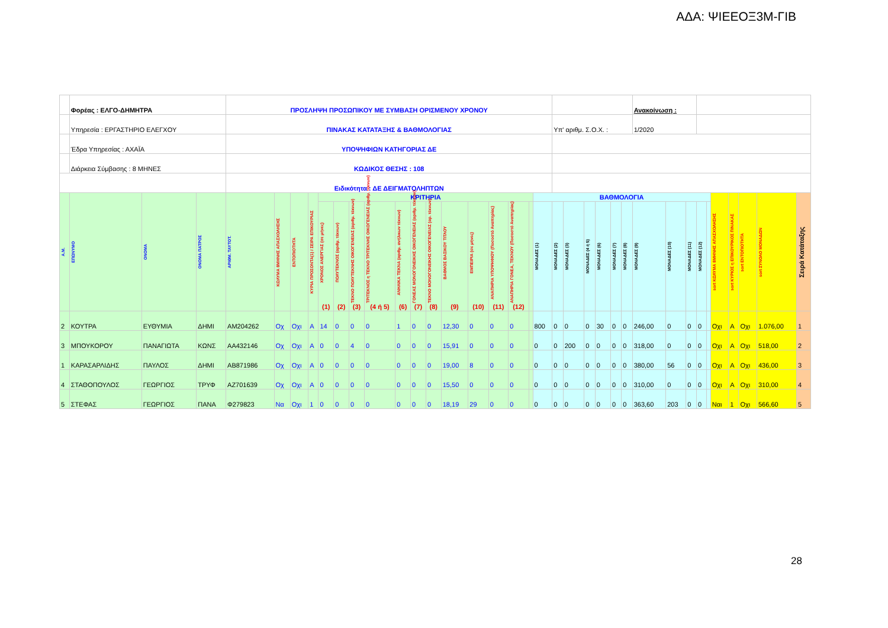ΑΔΑ: ΨΙΕΕΟΞ3Μ-ΓΙΒ
| | Φορέας : ΕΛΓΟ-ΔΗΜΗΤΡΑ | | | ΠΡΟΣΛΗΨΗ ΠΡΟΣΩΠΙΚΟΥ ΜΕ ΣΥΜΒΑΣΗ ΟΡΙΣΜΕΝΟΥ ΧΡΟΝΟΥ | | | | | | | | | | | | | | | | | | | | | | | Ανακοίνωση : | | | | | | | | | |
| | Υπηρεσία : ΕΡΓΑΣΤΗΡΙΟ ΕΛΕΓΧΟΥ | | | ΠΙΝΑΚΑΣ ΚΑΤΑΤΑΞΗΣ & ΒΑΘΜΟΛΟΓΙΑΣ | | | | | | | | | | | | | | | | | Υπ' αριθμ. Σ.Ο.Χ. : | | | | | | 1/2020 | | | | | | | | | |
| | Έδρα Υπηρεσίας : ΑΧΑΪΑ | | | ΥΠΟΨΗΦΙΩΝ ΚΑΤΗΓΟΡΙΑΣ ΔΕ | | | | | | | | | | | | | | | | | | | | | | | | | | | | | | | | |
| | Διάρκεια Σύμβασης : 8 ΜΗΝΕΣ | | | ΚΩΔΙΚΟΣ ΘΕΣΗΣ : 108 | | | | | | | | | | | | | | | | | | | | | | | | | | | | | | | | |
| | | | | Ειδικότητα : ΔΕ ΔΕΙΓΜΑΤΟΛΗΠΤΩΝ | | | | | | | | | | | | | | | | | | | | | | | | | | | | | | | | |
| Α.Μ. | ΕΠΩΝΥΜΟ | ΟΝΟΜΑ | ΟΝΟΜΑ ΠΑΤΡΟΣ | ΑΡΙΘΜ. ΤΑΥΤΟΤ. | ΚΩΛΥΜΑ 8ΜΗΝΗΣ ΑΠΑΣΧΟΛΗΣΗΣ | ΕΝΤΟΠΙΟΤΗΤΑ | ΚΥΡΙΑ ΠΡΟΣΟΝΤΑ(1) / ΣΕΙΡΑ ΕΠΙΚΟΥΡΙΑΣ | ΚΡΙΤΗΡΙΑ | | | | | | | | | | | | ΒΑΘΜΟΛΟΓΙΑ | | | | | | | | | | | | sort ΚΩΛΥΜΑ 8ΜΗΝΗΣ ΑΠΑΣΧΟΛΗΣΗΣ | sort ΚΥΡΙΟΣ η ΕΠΙΚΟΥΡΙΚΟΣ ΠΙΝΑΚΑΣ | sort ΕΝΤΟΠΙΟΤΗΤΑ | sort ΣΥΝΟΛΟ ΜΟΝΑΔΩΝ | Σειρά Κατάταξης |
| | | | | | | | | ΧΡΟΝΟΣ ΑΝΕΡΓΙΑΣ (σε μήνες) (1) | ΠΟΛΥΤΕΚΝΟΣ (αριθμ. τέκνων) (2) | ΤΕΚΝΟ ΠΟΛΥΤΕΚΝΗΣ ΟΙΚΟΓΕΝΕΙΑΣ (αριθμ. τέκνων) (3) | ΤΡΙΤΕΚΝΟΣ η ΤΕΚΝΟ ΤΡΙΤΕΚΝΗΣ ΟΙΚΟΓΕΝΕΙΑΣ (αριθμ. τέκνων) (4 ή 5) | ΑΝΗΛΙΚΑ ΤΕΚΝΑ (αριθμ. ανήλικων τέκνων) (6) | ΓΟΝΕΑΣ ΜΟΝΟΓΟΝΕΙΚΗΣ ΟΙΚΟΓΕΝΕΙΑΣ (αριθμ. τέκνων) (7) | ΤΕΚΝΟ ΜΟΝΟΓΟΝΕΙΚΗΣ ΟΙΚΟΓΕΝΕΙΑΣ (αρ. τέκνων) (8) | ΒΑΘΜΟΣ ΒΑΣΙΚΟΥ ΤΙΤΛΟΥ (9) | ΕΜΠΕΙΡΙΑ (σε μήνες) (10) | ΑΝΑΠΗΡΙΑ ΥΠΟΨΗΦΙΟΥ (Ποσοστό Αναπηρίας) (11) | ΑΝΑΠΗΡΙΑ ΓΟΝΕΑ, ΤΕΚΝΟΥ (Ποσοστό Αναπηρίας) (12) | | ΜΟΝΑΔΕΣ (1) | ΜΟΝΑΔΕΣ (2) | ΜΟΝΑΔΕΣ (3) | ΜΟΝΑΔΕΣ (4 ή 5) | ΜΟΝΑΔΕΣ (6) | ΜΟΝΑΔΕΣ (7) | ΜΟΝΑΔΕΣ (8) | ΜΟΝΑΔΕΣ (9) | ΜΟΝΑΔΕΣ (10) | ΜΟΝΑΔΕΣ (11) | ΜΟΝΑΔΕΣ (12) | | | | | | |
| 2 | ΚΟΥΤΡΑ | ΕΥΘΥΜΙΑ | ΔΗΜΙ | ΑΜ204262 | Οχ | Οχι | Α | 14 | 0 | 0 | 0 | 1 | 0 | 0 | 12,30 | 0 | 0 | 0 | | 800 | 0 | 0 | 0 | 30 | 0 | 0 | 246,00 | 0 | 0 | 0 | | Οχι | Α | Οχι | 1.076,00 | 1 |
| 3 | ΜΠΟΥΚΟΡΟΥ | ΠΑΝΑΓΙΩΤΑ | ΚΩΝΣ | ΑΑ432146 | Οχ | Οχι | Α | 0 | 0 | 4 | 0 | 0 | 0 | 0 | 15,91 | 0 | 0 | 0 | | 0 | 0 | 200 | 0 | 0 | 0 | 0 | 318,00 | 0 | 0 | 0 | | Οχι | Α | Οχι | 518,00 | 2 |
| 1 | ΚΑΡΑΣΑΡΛΙΔΗΣ | ΠΑΥΛΟΣ | ΔΗΜΙ | ΑΒ871986 | Οχ | Οχι | Α | 0 | 0 | 0 | 0 | 0 | 0 | 0 | 19,00 | 8 | 0 | 0 | | 0 | 0 | 0 | 0 | 0 | 0 | 0 | 380,00 | 56 | 0 | 0 | | Οχι | Α | Οχι | 436,00 | 3 |
| 4 | ΣΤΑΘΟΠΟΥΛΟΣ | ΓΕΩΡΓΙΟΣ | ΤΡΥΦ | ΑΖ701639 | Οχ | Οχι | Α | 0 | 0 | 0 | 0 | 0 | 0 | 0 | 15,50 | 0 | 0 | 0 | | 0 | 0 | 0 | 0 | 0 | 0 | 0 | 310,00 | 0 | 0 | 0 | | Οχι | Α | Οχι | 310,00 | 4 |
| 5 | ΣΤΕΦΑΣ | ΓΕΩΡΓΙΟΣ | ΠΑΝΑ | Φ279823 | Να | Οχι | 1 | 0 | 0 | 0 | 0 | 0 | 0 | 0 | 18,19 | 29 | 0 | 0 | | 0 | 0 | 0 | 0 | 0 | 0 | 0 | 363,60 | 203 | 0 | 0 | | Ναι | 1 | Οχι | 566,60 | 5 |
28